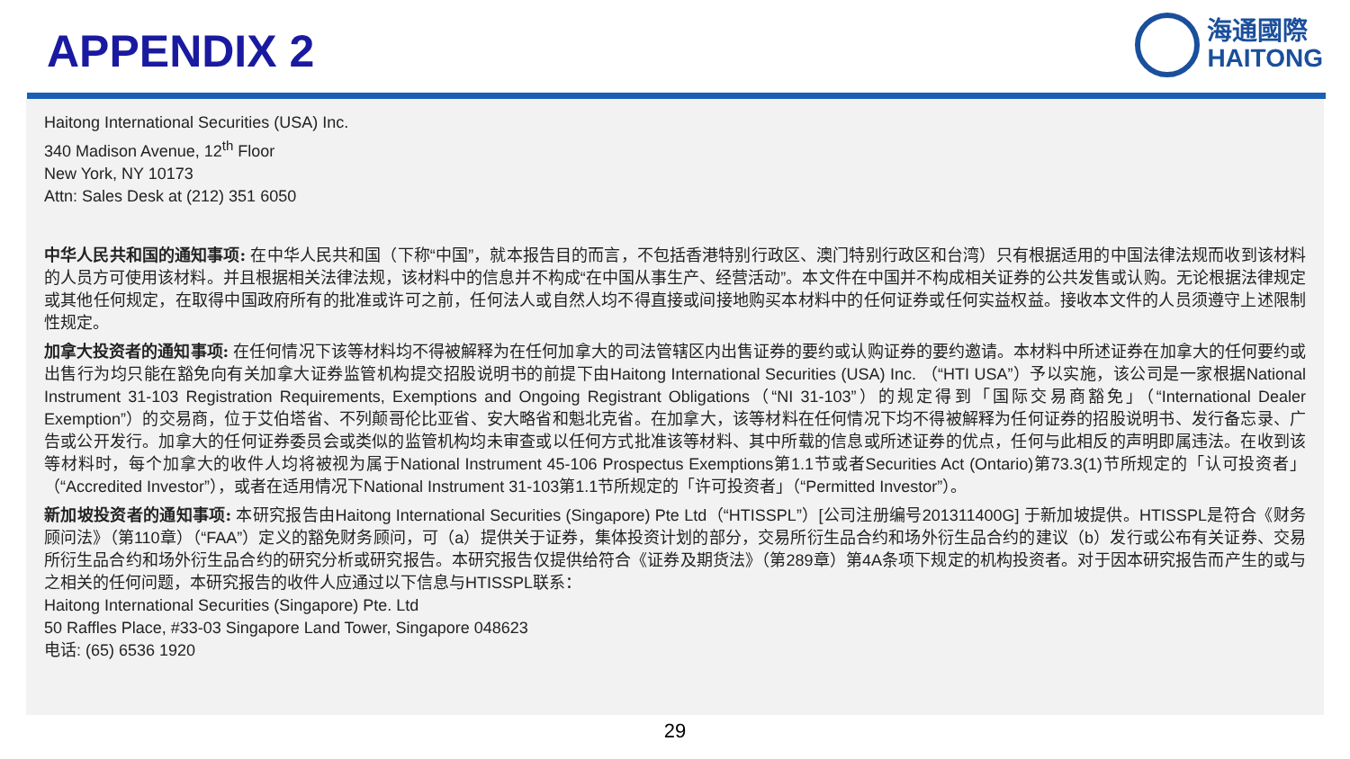APPENDIX 2
海通國際
HAITONG
Haitong International Securities (USA) Inc.
340 Madison Avenue, 12<sup>th</sup> Floor
New York, NY 10173
Attn: Sales Desk at (212) 351 6050
中华人民共和国的通知事项: 在中华人民共和国（下称“中国”，就本报告目的而言，不包括香港特别行政区、澳门特别行政区和台湾）只有根据适用的中国法律法规而收到该材料的人员方可使用该材料。并且根据相关法律法规，该材料中的信息并不构成“在中国从事生产、经营活动”。本文件在中国并不构成相关证券的公共发售或认购。无论根据法律规定或其他任何规定，在取得中国政府所有的批准或许可之前，任何法人或自然人均不得直接或间接地购买本材料中的任何证券或任何实益权益。接收本文件的人员须遵守上述限制性规定。
加拿大投资者的通知事项: 在任何情况下该等材料均不得被解释为在任何加拿大的司法管辖区内出售证券的要约或认购证券的要约邀请。本材料中所述证券在加拿大的任何要约或出售行为均只能在豁免向有关加拿大证券监管机构提交招股说明书的前提下由Haitong International Securities (USA) Inc. （“HTI USA”）予以实施，该公司是一家根据National Instrument 31-103 Registration Requirements, Exemptions and Ongoing Registrant Obligations（“NI 31-103”）的规定得到「国际交易商豁免」（“International Dealer Exemption”）的交易商，位于艾伯塔省、不列颠哥伦比亚省、安大略省和魁北克省。在加拿大，该等材料在任何情况下均不得被解释为任何证券的招股说明书、发行备忘录、广告或公开发行。加拿大的任何证券委员会或类似的监管机构均未审查或以任何方式批准该等材料、其中所载的信息或所述证券的优点，任何与此相反的声明即属违法。在收到该等材料时，每个加拿大的收件人均将被视为属于National Instrument 45-106 Prospectus Exemptions第1.1节或者Securities Act (Ontario)第73.3(1)节所规定的「认可投资者」（“Accredited Investor”），或者在适用情况下National Instrument 31-103第1.1节所规定的「许可投资者」（“Permitted Investor”）。
新加坡投资者的通知事项: 本研究报告由Haitong International Securities (Singapore) Pte Ltd（“HTISSPL”）[公司注册编号201311400G] 于新加坡提供。HTISSPL是符合《财务顾问法》（第110章）（“FAA”）定义的豁免财务顾问，可（a）提供关于证券，集体投资计划的部分，交易所衍生品合约和场外衍生品合约的建议（b）发行或公布有关证券、交易所衍生品合约和场外衍生品合约的研究分析或研究报告。本研究报告仅提供给符合《证券及期货法》（第289章）第4A条项下规定的机构投资者。对于因本研究报告而产生的或与之相关的任何问题，本研究报告的收件人应通过以下信息与HTISSPL联系：
Haitong International Securities (Singapore) Pte. Ltd
50 Raffles Place, #33-03 Singapore Land Tower, Singapore 048623
电话: (65) 6536 1920
29